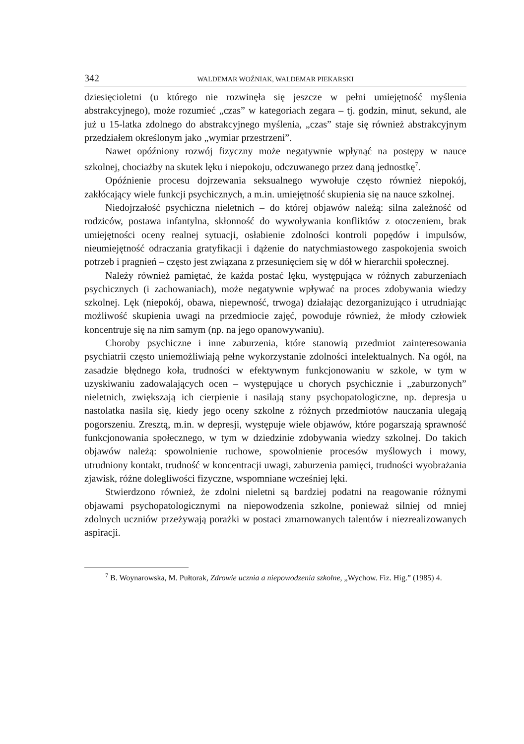342 WALDEMAR WOŹNIAK, WALDEMAR PIEKARSKI
dziesięcioletni (u którego nie rozwinęła się jeszcze w pełni umiejętność myślenia abstrakcyjnego), może rozumieć „czas” w kategoriach zegara – tj. godzin, minut, sekund, ale już u 15-latka zdolnego do abstrakcyjnego myślenia, „czas” staje się również abstrakcyjnym przedziałem określonym jako „wymiar przestrzeni”.
Nawet opóźniony rozwój fizyczny może negatywnie wpłynąć na postępy w nauce szkolnej, chociażby na skutek lęku i niepokoju, odczuwanego przez daną jednostkę<sup>7</sup>.
Opóźnienie procesu dojrzewania seksualnego wywołuje często również niepokój, zakłócający wiele funkcji psychicznych, a m.in. umiejętność skupienia się na nauce szkolnej.
Niedojrzałość psychiczna nieletnich – do której objawów należą: silna zależność od rodziców, postawa infantylna, skłonność do wywoływania konfliktów z otoczeniem, brak umiejętności oceny realnej sytuacji, osłabienie zdolności kontroli popędów i impulsów, nieumiejętność odraczania gratyfikacji i dążenie do natychmiastowego zaspokojenia swoich potrzeb i pragnień – często jest związana z przesunięciem się w dół w hierarchii społecznej.
Należy również pamiętać, że każda postać lęku, występująca w różnych zaburzeniach psychicznych (i zachowaniach), może negatywnie wpływać na proces zdobywania wiedzy szkolnej. Lęk (niepokój, obawa, niepewność, trwoga) działając dezorganizująco i utrudniając możliwość skupienia uwagi na przedmiocie zajęć, powoduje również, że młody człowiek koncentruje się na nim samym (np. na jego opanowywaniu).
Choroby psychiczne i inne zaburzenia, które stanowią przedmiot zainteresowania psychiatrii często uniemożliwiają pełne wykorzystanie zdolności intelektualnych. Na ogół, na zasadzie błędnego koła, trudności w efektywnym funkcjonowaniu w szkole, w tym w uzyskiwaniu zadowalających ocen – występujące u chorych psychicznie i „zaburzonych” nieletnich, zwiększają ich cierpienie i nasilają stany psychopatologiczne, np. depresja u nastolatka nasila się, kiedy jego oceny szkolne z różnych przedmiotów nauczania ulegają pogorszeniu. Zresztą, m.in. w depresji, występuje wiele objawów, które pogarszają sprawność funkcjonowania społecznego, w tym w dziedzinie zdobywania wiedzy szkolnej. Do takich objawów należą: spowolnienie ruchowe, spowolnienie procesów myślowych i mowy, utrudniony kontakt, trudność w koncentracji uwagi, zaburzenia pamięci, trudności wyobrażania zjawisk, różne dolegliwości fizyczne, wspomniane wcześniej lęki.
Stwierdzono również, że zdolni nieletni są bardziej podatni na reagowanie różnymi objawami psychopatologicznymi na niepowodzenia szkolne, ponieważ silniej od mniej zdolnych uczniów przeżywają porażki w postaci zmarnowanych talentów i niezrealizowanych aspiracji.
<sup>7</sup> B. Woynarowska, M. Pułtorak, Zdrowie ucznia a niepowodzenia szkolne, „Wychow. Fiz. Hig.” (1985) 4.